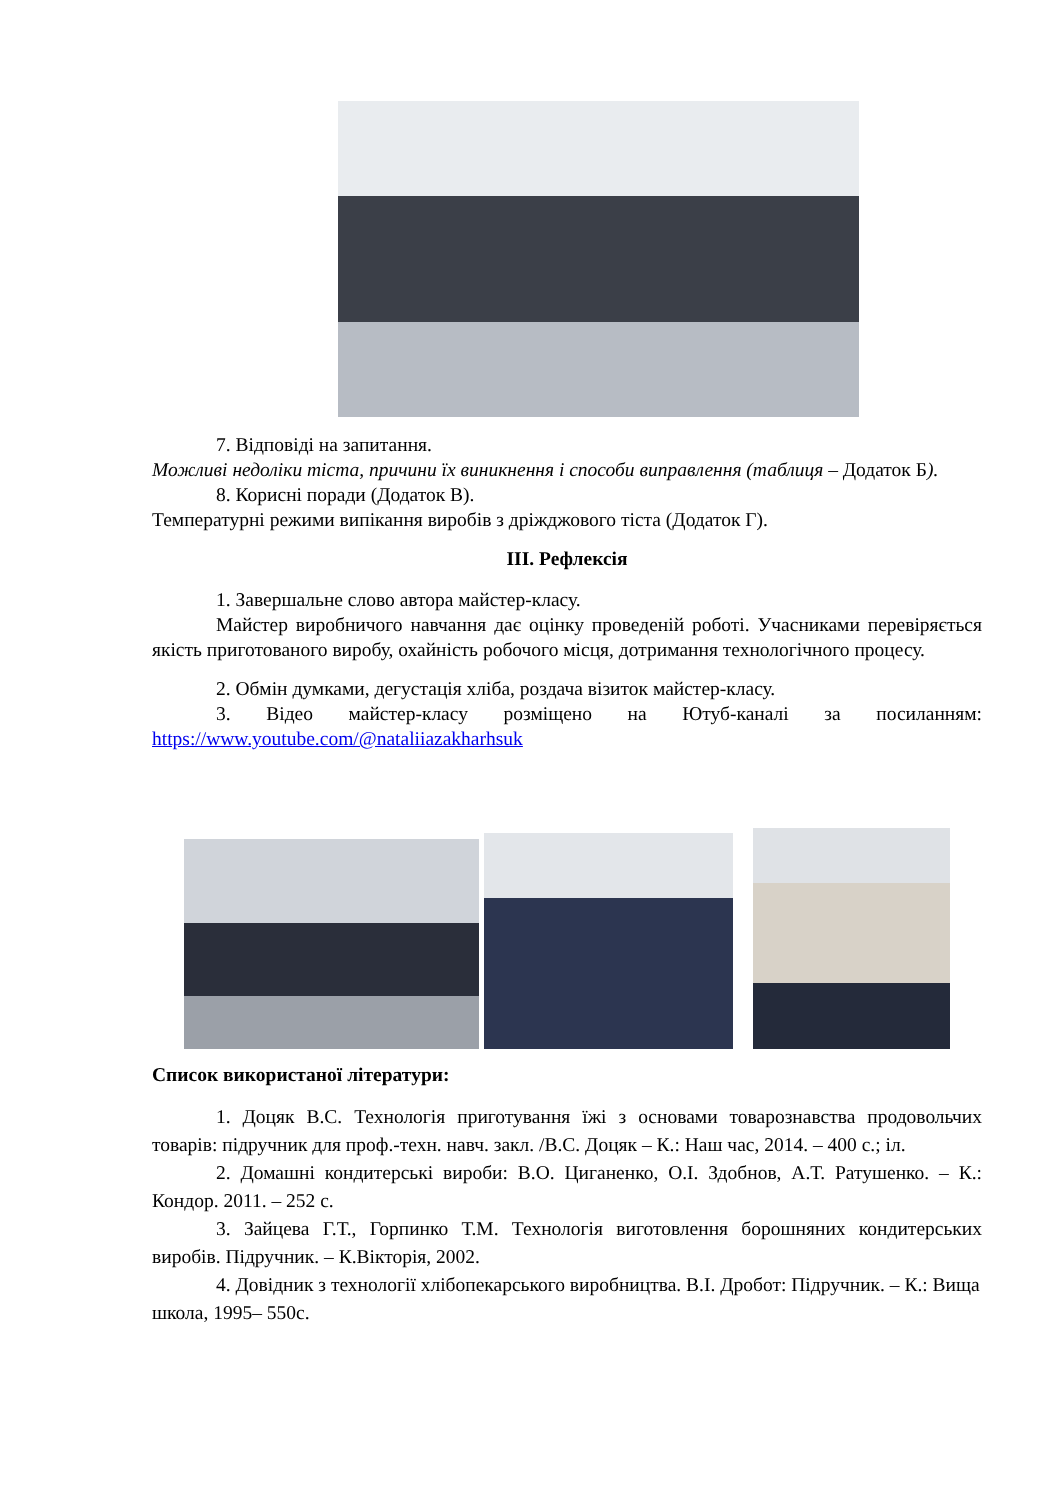7. Відповіді на запитання.
Можливі недоліки тіста, причини їх виникнення і способи виправлення (таблиця – Додаток Б).
8. Корисні поради (Додаток В).
Температурні режими випікання виробів з дріжджового тіста (Додаток Г).
ІІІ. Рефлексія
1. Завершальне слово автора майстер-класу.
Майстер виробничого навчання дає оцінку проведеній роботі. Учасниками перевіряється якість приготованого виробу, охайність робочого місця, дотримання технологічного процесу.
2. Обмін думками, дегустація хліба, роздача візиток майстер-класу.
3. Відео майстер-класу розміщено на Ютуб-каналі за посиланням: https://www.youtube.com/@nataliiazakharhsuk
Список використаної літератури:
1. Доцяк В.С. Технологія приготування їжі з основами товарознавства продовольчих товарів: підручник для проф.-техн. навч. закл. /В.С. Доцяк – К.: Наш час, 2014. – 400 с.; іл.
2. Домашні кондитерські вироби: В.О. Циганенко, О.І. Здобнов, А.Т. Ратушенко. – К.: Кондор. 2011. – 252 с.
3. Зайцева Г.Т., Горпинко Т.М. Технологія виготовлення борошняних кондитерських виробів. Підручник. – К.Вікторія, 2002.
4. Довідник з технології хлібопекарського виробництва. В.І. Дробот: Підручник. – К.: Вища школа, 1995– 550с.